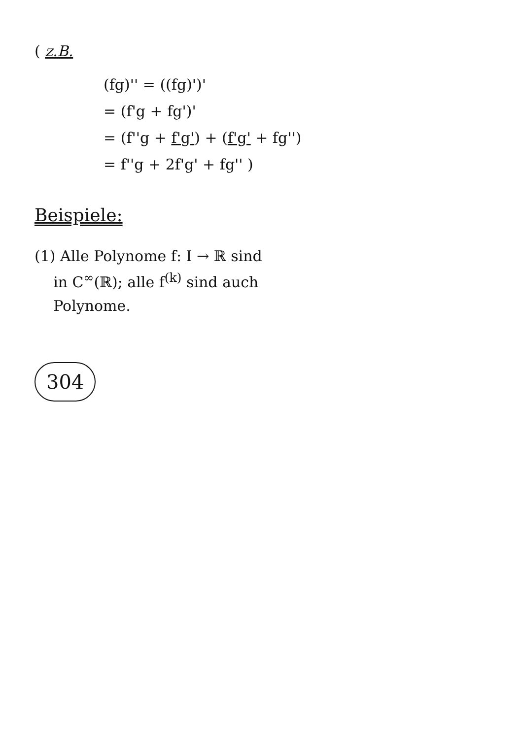( z.B.
(fg)'' = ((fg)')'
= (f'g + fg')'
= (f''g + f'g') + (f'g' + fg'')
= f''g + 2f'g' + fg'' )
Beispiele:
(1) Alle Polynome f: I → ℝ sind
in C<sup>∞</sup>(ℝ); alle f<sup>(k)</sup> sind auch
Polynome.
304